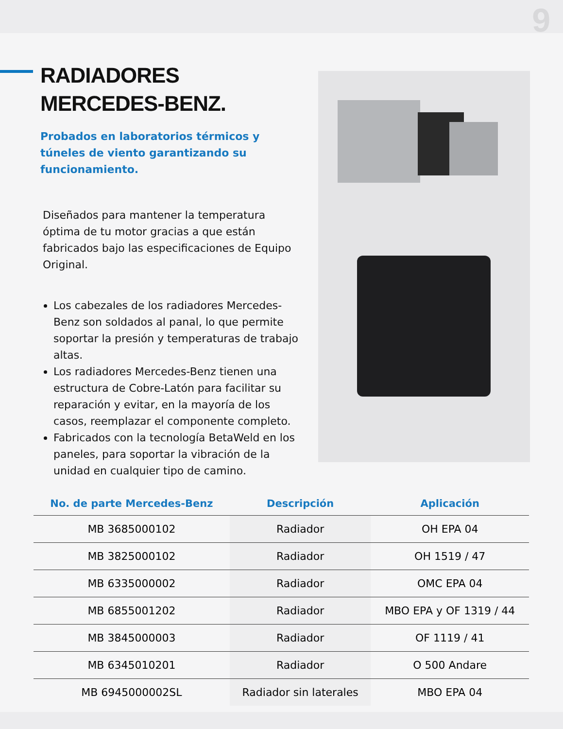9
RADIADORES
MERCEDES-BENZ.
Probados en laboratorios térmicos y túneles de viento garantizando su funcionamiento.
Diseñados para mantener la temperatura óptima de tu motor gracias a que están fabricados bajo las especificaciones de Equipo Original.
Los cabezales de los radiadores Mercedes-Benz son soldados al panal, lo que permite soportar la presión y temperaturas de trabajo altas.
Los radiadores Mercedes-Benz tienen una estructura de Cobre-Latón para facilitar su reparación y evitar, en la mayoría de los casos, reemplazar el componente completo.
Fabricados con la tecnología BetaWeld en los paneles, para soportar la vibración de la unidad en cualquier tipo de camino.
| No. de parte Mercedes-Benz | Descripción | Aplicación |
| --- | --- | --- |
| MB 3685000102 | Radiador | OH EPA 04 |
| MB 3825000102 | Radiador | OH 1519 / 47 |
| MB 6335000002 | Radiador | OMC EPA 04 |
| MB 6855001202 | Radiador | MBO EPA y OF 1319 / 44 |
| MB 3845000003 | Radiador | OF 1119 / 41 |
| MB 6345010201 | Radiador | O 500 Andare |
| MB 6945000002SL | Radiador sin laterales | MBO EPA 04 |